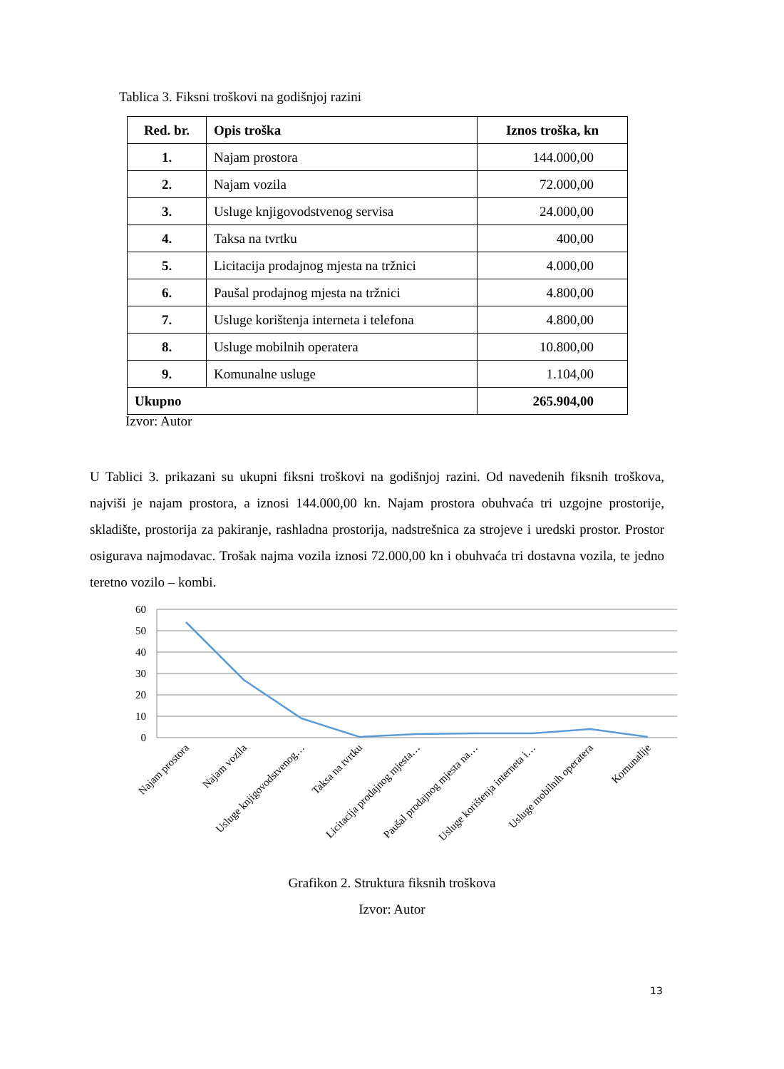Tablica 3. Fiksni troškovi na godišnjoj razini
| Red. br. | Opis troška | Iznos troška, kn |
| --- | --- | --- |
| 1. | Najam prostora | 144.000,00 |
| 2. | Najam vozila | 72.000,00 |
| 3. | Usluge knjigovodstvenog servisa | 24.000,00 |
| 4. | Taksa na tvrtku | 400,00 |
| 5. | Licitacija prodajnog mjesta na tržnici | 4.000,00 |
| 6. | Paušal prodajnog mjesta na tržnici | 4.800,00 |
| 7. | Usluge korištenja interneta i telefona | 4.800,00 |
| 8. | Usluge mobilnih operatera | 10.800,00 |
| 9. | Komunalne usluge | 1.104,00 |
| Ukupno | | 265.904,00 |
Izvor: Autor
U Tablici 3. prikazani su ukupni fiksni troškovi na godišnjoj razini. Od navedenih fiksnih troškova, najviši je najam prostora, a iznosi 144.000,00 kn. Najam prostora obuhvaća tri uzgojne prostorije, skladište, prostorija za pakiranje, rashladna prostorija, nadstrešnica za strojeve i uredski prostor. Prostor osigurava najmodavac. Trošak najma vozila iznosi 72.000,00 kn i obuhvaća tri dostavna vozila, te jedno teretno vozilo – kombi.
60
50
40
30
20
10
0
Najam prostora
Najam vozila
Usluge knjigovodstvenog…
Taksa na tvrtku
Licitacija prodajnog mjesta…
Paušal prodajnog mjesta na…
Usluge korištenja interneta i…
Usluge mobilnih operatera
Komunalije
Grafikon 2. Struktura fiksnih troškova
Izvor: Autor
13